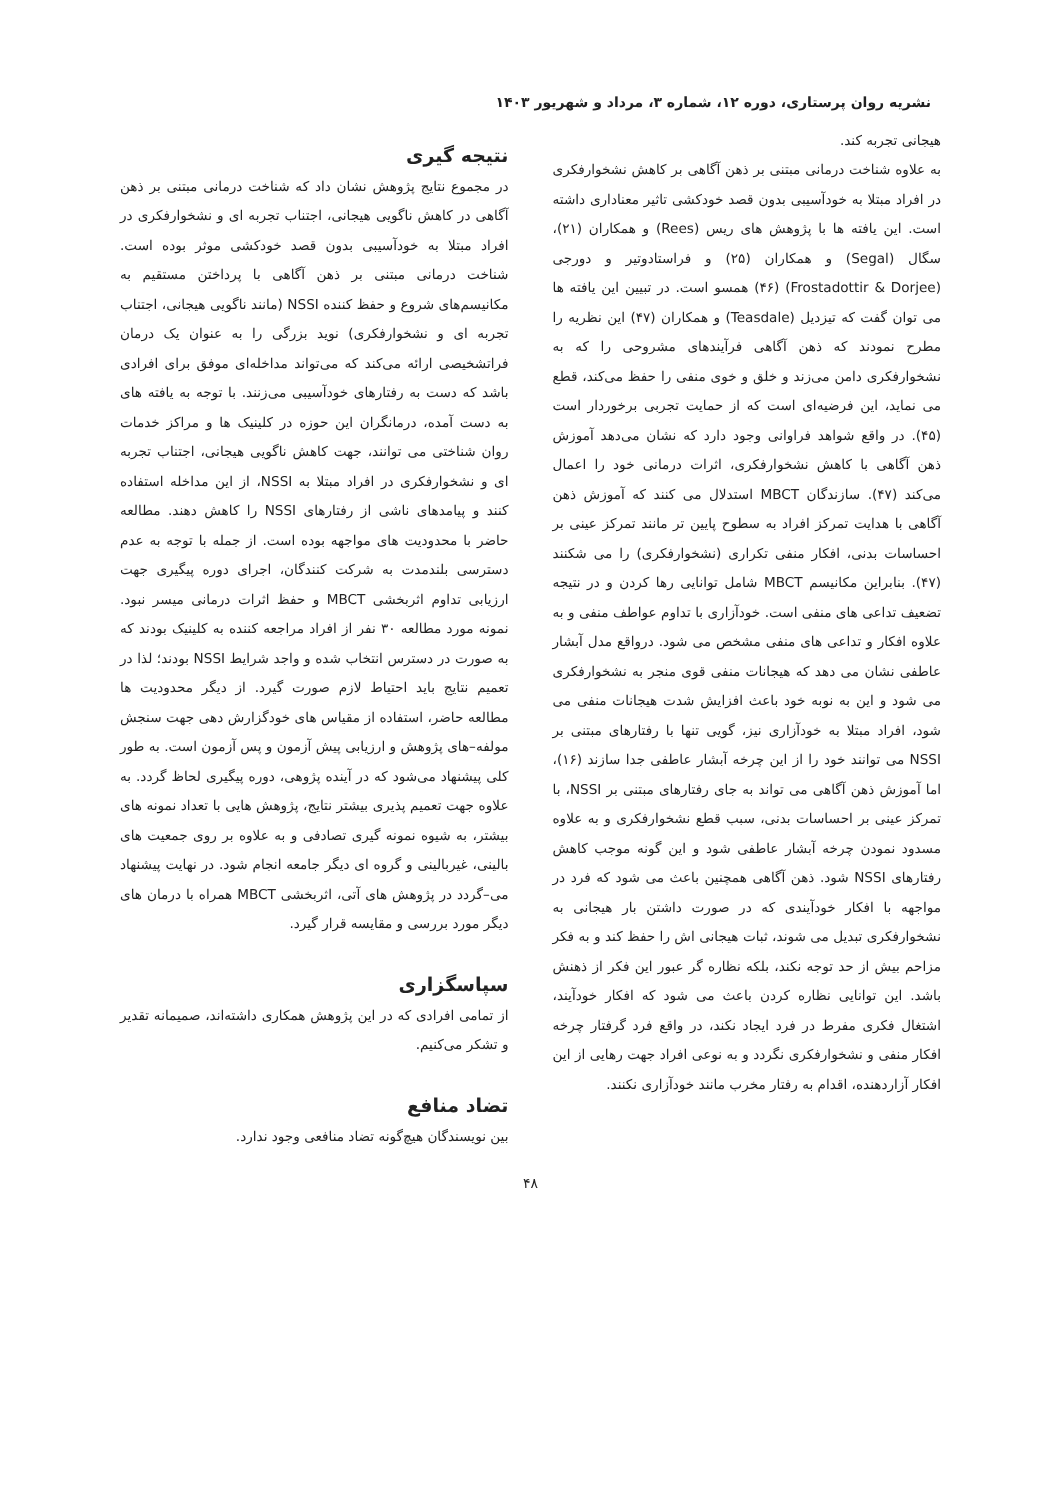نشریه روان پرستاری، دوره ۱۲، شماره ۳، مرداد و شهریور ۱۴۰۳
هیجانی تجربه کند.
به علاوه شناخت درمانی مبتنی بر ذهن آگاهی بر کاهش نشخوارفکری در افراد مبتلا به خودآسیبی بدون قصد خودکشی تاثیر معناداری داشته است. این یافته ها با پژوهش های ریس (Rees) و همکاران (۲۱)، سگال (Segal) و همکاران (۲۵) و فراستادوتیر و دورجی (Frostadottir & Dorjee) (۴۶) همسو است. در تبیین این یافته ها می توان گفت که تیزدیل (Teasdale) و همکاران (۴۷) این نظریه را مطرح نمودند که ذهن آگاهی فرآیندهای مشروحی را که به نشخوارفکری دامن می‌زند و خلق و خوی منفی را حفظ می‌کند، قطع می نماید، این فرضیه‌ای است که از حمایت تجربی برخوردار است (۴۵). در واقع شواهد فراوانی وجود دارد که نشان می‌دهد آموزش ذهن آگاهی با کاهش نشخوارفکری، اثرات درمانی خود را اعمال می‌کند (۴۷). سازندگان MBCT استدلال می کنند که آموزش ذهن آگاهی با هدایت تمرکز افراد به سطوح پایین تر مانند تمرکز عینی بر احساسات بدنی، افکار منفی تکراری (نشخوارفکری) را می شکنند (۴۷). بنابراین مکانیسم MBCT شامل توانایی رها کردن و در نتیجه تضعیف تداعی های منفی است. خودآزاری با تداوم عواطف منفی و به علاوه افکار و تداعی های منفی مشخص می شود. درواقع مدل آبشار عاطفی نشان می دهد که هیجانات منفی قوی منجر به نشخوارفکری می شود و این به نوبه خود باعث افزایش شدت هیجانات منفی می شود، افراد مبتلا به خودآزاری نیز، گویی تنها با رفتارهای مبتنی بر NSSI می توانند خود را از این چرخه آبشار عاطفی جدا سازند (۱۶)، اما آموزش ذهن آگاهی می تواند به جای رفتارهای مبتنی بر NSSI، با تمرکز عینی بر احساسات بدنی، سبب قطع نشخوارفکری و به علاوه مسدود نمودن چرخه آبشار عاطفی شود و این گونه موجب کاهش رفتارهای NSSI شود. ذهن آگاهی همچنین باعث می شود که فرد در مواجهه با افکار خودآیندی که در صورت داشتن بار هیجانی به نشخوارفکری تبدیل می شوند، ثبات هیجانی اش را حفظ کند و به فکر مزاحم بیش از حد توجه نکند، بلکه نظاره گر عبور این فکر از ذهنش باشد. این توانایی نظاره کردن باعث می شود که افکار خودآیند، اشتغال فکری مفرط در فرد ایجاد نکند، در واقع فرد گرفتار چرخه افکار منفی و نشخوارفکری نگردد و به نوعی افراد جهت رهایی از این افکار آزاردهنده، اقدام به رفتار مخرب مانند خودآزاری نکنند.
نتیجه گیری
در مجموع نتایج پژوهش نشان داد که شناخت درمانی مبتنی بر ذهن آگاهی در کاهش ناگویی هیجانی، اجتناب تجربه ای و نشخوارفکری در افراد مبتلا به خودآسیبی بدون قصد خودکشی موثر بوده است. شناخت درمانی مبتنی بر ذهن آگاهی با پرداختن مستقیم به مکانیسم‌های شروع و حفظ کننده NSSI (مانند ناگویی هیجانی، اجتناب تجربه ای و نشخوارفکری) نوید بزرگی را به عنوان یک درمان فراتشخیصی ارائه می‌کند که می‌تواند مداخله‌ای موفق برای افرادی باشد که دست به رفتارهای خودآسیبی می‌زنند. با توجه به یافته های به دست آمده، درمانگران این حوزه در کلینیک ها و مراکز خدمات روان شناختی می توانند، جهت کاهش ناگویی هیجانی، اجتناب تجربه ای و نشخوارفکری در افراد مبتلا به NSSI، از این مداخله استفاده کنند و پیامدهای ناشی از رفتارهای NSSI را کاهش دهند. مطالعه حاضر با محدودیت های مواجهه بوده است. از جمله با توجه به عدم دسترسی بلندمدت به شرکت کنندگان، اجرای دوره پیگیری جهت ارزیابی تداوم اثربخشی MBCT و حفظ اثرات درمانی میسر نبود. نمونه مورد مطالعه ۳۰ نفر از افراد مراجعه کننده به کلینیک بودند که به صورت در دسترس انتخاب شده و واجد شرایط NSSI بودند؛ لذا در تعمیم نتایج باید احتیاط لازم صورت گیرد. از دیگر محدودیت ها مطالعه حاضر، استفاده از مقیاس های خودگزارش دهی جهت سنجش مولفه–های پژوهش و ارزیابی پیش آزمون و پس آزمون است. به طور کلی پیشنهاد می‌شود که در آینده پژوهی، دوره پیگیری لحاظ گردد. به علاوه جهت تعمیم پذیری بیشتر نتایج، پژوهش هایی با تعداد نمونه های بیشتر، به شیوه نمونه گیری تصادفی و به علاوه بر روی جمعیت های بالینی، غیربالینی و گروه ای دیگر جامعه انجام شود. در نهایت پیشنهاد می–گردد در پژوهش های آتی، اثربخشی MBCT همراه با درمان های دیگر مورد بررسی و مقایسه قرار گیرد.
سپاسگزاری
از تمامی افرادی که در این پژوهش همکاری داشته‌اند، صمیمانه تقدیر و تشکر می‌کنیم.
تضاد منافع
بین نویسندگان هیچ‌گونه تضاد منافعی وجود ندارد.
۴۸